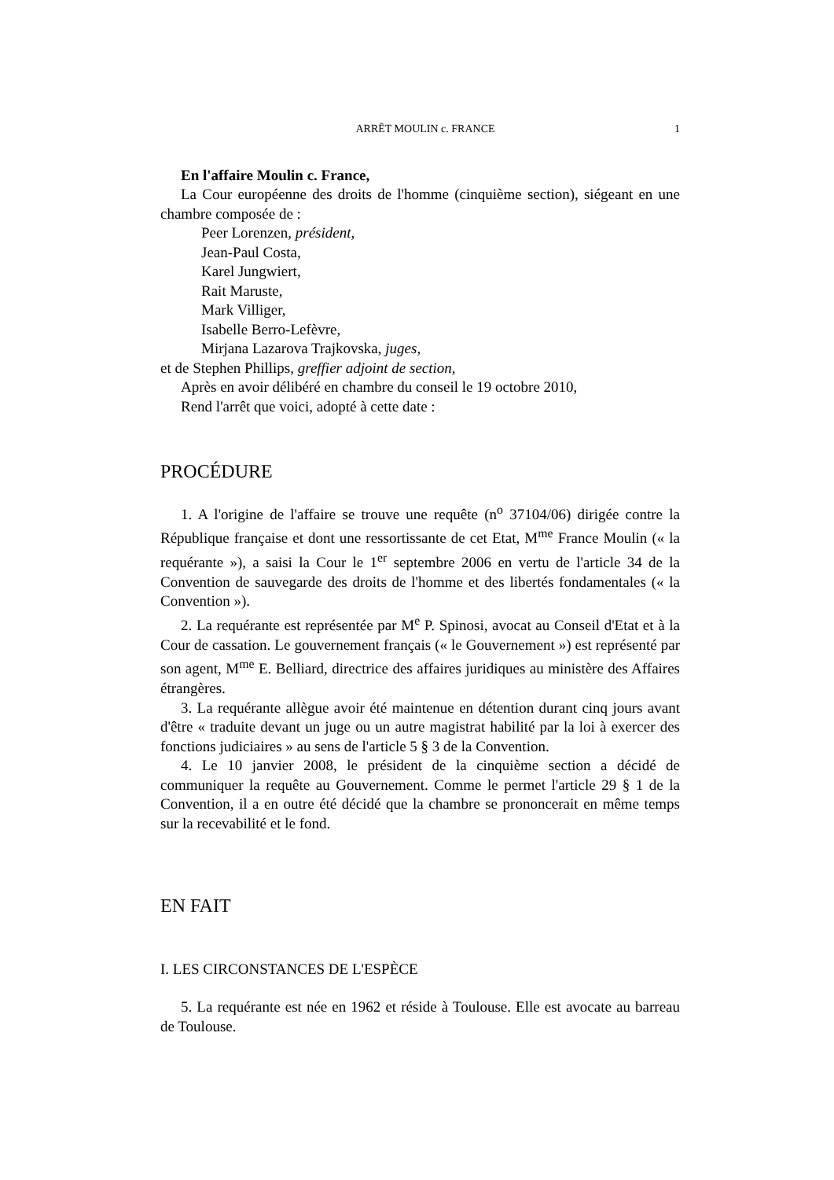ARRÊT MOULIN c. FRANCE 1
En l'affaire Moulin c. France,
La Cour européenne des droits de l'homme (cinquième section), siégeant en une chambre composée de :
Peer Lorenzen, président,
Jean-Paul Costa,
Karel Jungwiert,
Rait Maruste,
Mark Villiger,
Isabelle Berro-Lefèvre,
Mirjana Lazarova Trajkovska, juges,
et de Stephen Phillips, greffier adjoint de section,
Après en avoir délibéré en chambre du conseil le 19 octobre 2010,
Rend l'arrêt que voici, adopté à cette date :
PROCÉDURE
1. A l'origine de l'affaire se trouve une requête (n<sup>o</sup> 37104/06) dirigée contre la République française et dont une ressortissante de cet Etat, M<sup>me</sup> France Moulin (« la requérante »), a saisi la Cour le 1<sup>er</sup> septembre 2006 en vertu de l'article 34 de la Convention de sauvegarde des droits de l'homme et des libertés fondamentales (« la Convention »).
2. La requérante est représentée par M<sup>e</sup> P. Spinosi, avocat au Conseil d'Etat et à la Cour de cassation. Le gouvernement français (« le Gouvernement ») est représenté par son agent, M<sup>me</sup> E. Belliard, directrice des affaires juridiques au ministère des Affaires étrangères.
3. La requérante allègue avoir été maintenue en détention durant cinq jours avant d'être « traduite devant un juge ou un autre magistrat habilité par la loi à exercer des fonctions judiciaires » au sens de l'article 5 § 3 de la Convention.
4. Le 10 janvier 2008, le président de la cinquième section a décidé de communiquer la requête au Gouvernement. Comme le permet l'article 29 § 1 de la Convention, il a en outre été décidé que la chambre se prononcerait en même temps sur la recevabilité et le fond.
EN FAIT
I. LES CIRCONSTANCES DE L'ESPÈCE
5. La requérante est née en 1962 et réside à Toulouse. Elle est avocate au barreau de Toulouse.